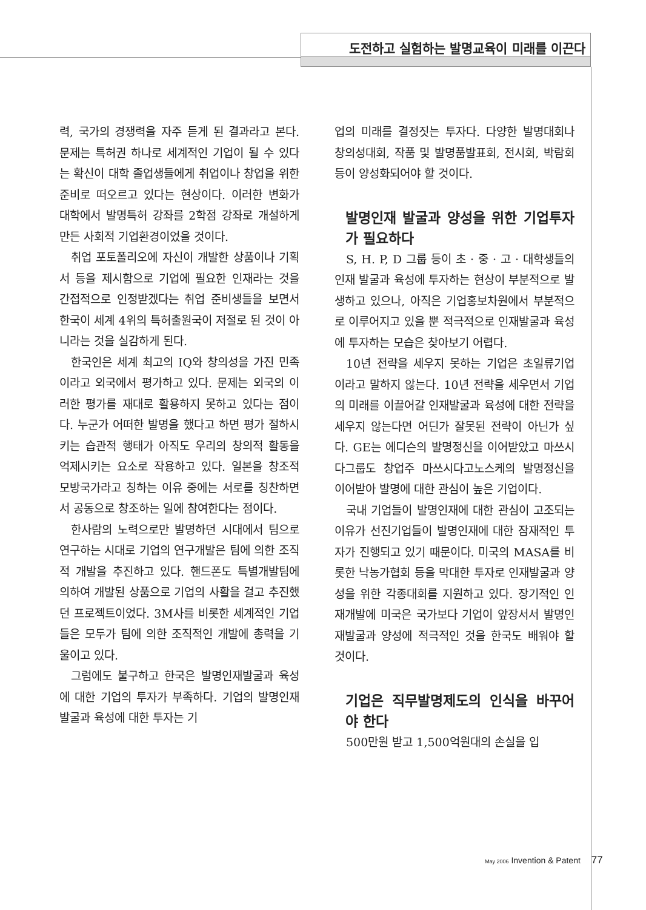도전하고 실험하는 발명교육이 미래를 이끈다
력, 국가의 경쟁력을 자주 듣게 된 결과라고 본다. 문제는 특허권 하나로 세계적인 기업이 될 수 있다는 확신이 대학 졸업생들에게 취업이나 창업을 위한 준비로 떠오르고 있다는 현상이다. 이러한 변화가 대학에서 발명특허 강좌를 2학점 강좌로 개설하게 만든 사회적 기업환경이었을 것이다.
취업 포토폴리오에 자신이 개발한 상품이나 기획서 등을 제시함으로 기업에 필요한 인재라는 것을 간접적으로 인정받겠다는 취업 준비생들을 보면서 한국이 세계 4위의 특허출원국이 저절로 된 것이 아니라는 것을 실감하게 된다.
한국인은 세계 최고의 IQ와 창의성을 가진 민족이라고 외국에서 평가하고 있다. 문제는 외국의 이러한 평가를 재대로 활용하지 못하고 있다는 점이다. 누군가 어떠한 발명을 했다고 하면 평가 절하시키는 습관적 행태가 아직도 우리의 창의적 활동을 억제시키는 요소로 작용하고 있다. 일본을 창조적 모방국가라고 칭하는 이유 중에는 서로를 칭찬하면서 공동으로 창조하는 일에 참여한다는 점이다.
한사람의 노력으로만 발명하던 시대에서 팀으로 연구하는 시대로 기업의 연구개발은 팀에 의한 조직적 개발을 추진하고 있다. 핸드폰도 특별개발팀에 의하여 개발된 상품으로 기업의 사활을 걸고 추진했던 프로젝트이었다. 3M사를 비롯한 세계적인 기업들은 모두가 팀에 의한 조직적인 개발에 총력을 기울이고 있다.
그럼에도 불구하고 한국은 발명인재발굴과 육성에 대한 기업의 투자가 부족하다. 기업의 발명인재발굴과 육성에 대한 투자는 기
업의 미래를 결정짓는 투자다. 다양한 발명대회나 창의성대회, 작품 및 발명품발표회, 전시회, 박람회 등이 양성화되어야 할 것이다.
발명인재 발굴과 양성을 위한 기업투자가 필요하다
S, H. P, D 그룹 등이 초 · 중 · 고 · 대학생들의 인재 발굴과 육성에 투자하는 현상이 부분적으로 발생하고 있으나, 아직은 기업홍보차원에서 부분적으로 이루어지고 있을 뿐 적극적으로 인재발굴과 육성에 투자하는 모습은 찾아보기 어렵다.
10년 전략을 세우지 못하는 기업은 초일류기업이라고 말하지 않는다. 10년 전략을 세우면서 기업의 미래를 이끌어갈 인재발굴과 육성에 대한 전략을 세우지 않는다면 어딘가 잘못된 전략이 아닌가 싶다. GE는 에디슨의 발명정신을 이어받았고 마쓰시다그룹도 창업주 마쓰시다고노스케의 발명정신을 이어받아 발명에 대한 관심이 높은 기업이다.
국내 기업들이 발명인재에 대한 관심이 고조되는 이유가 선진기업들이 발명인재에 대한 잠재적인 투자가 진행되고 있기 때문이다. 미국의 MASA를 비롯한 낙농가협회 등을 막대한 투자로 인재발굴과 양성을 위한 각종대회를 지원하고 있다. 장기적인 인재개발에 미국은 국가보다 기업이 앞장서서 발명인재발굴과 양성에 적극적인 것을 한국도 배워야 할 것이다.
기업은 직무발명제도의 인식을 바꾸어야 한다
500만원 받고 1,500억원대의 손실을 입
May 2006 Invention & Patent 77